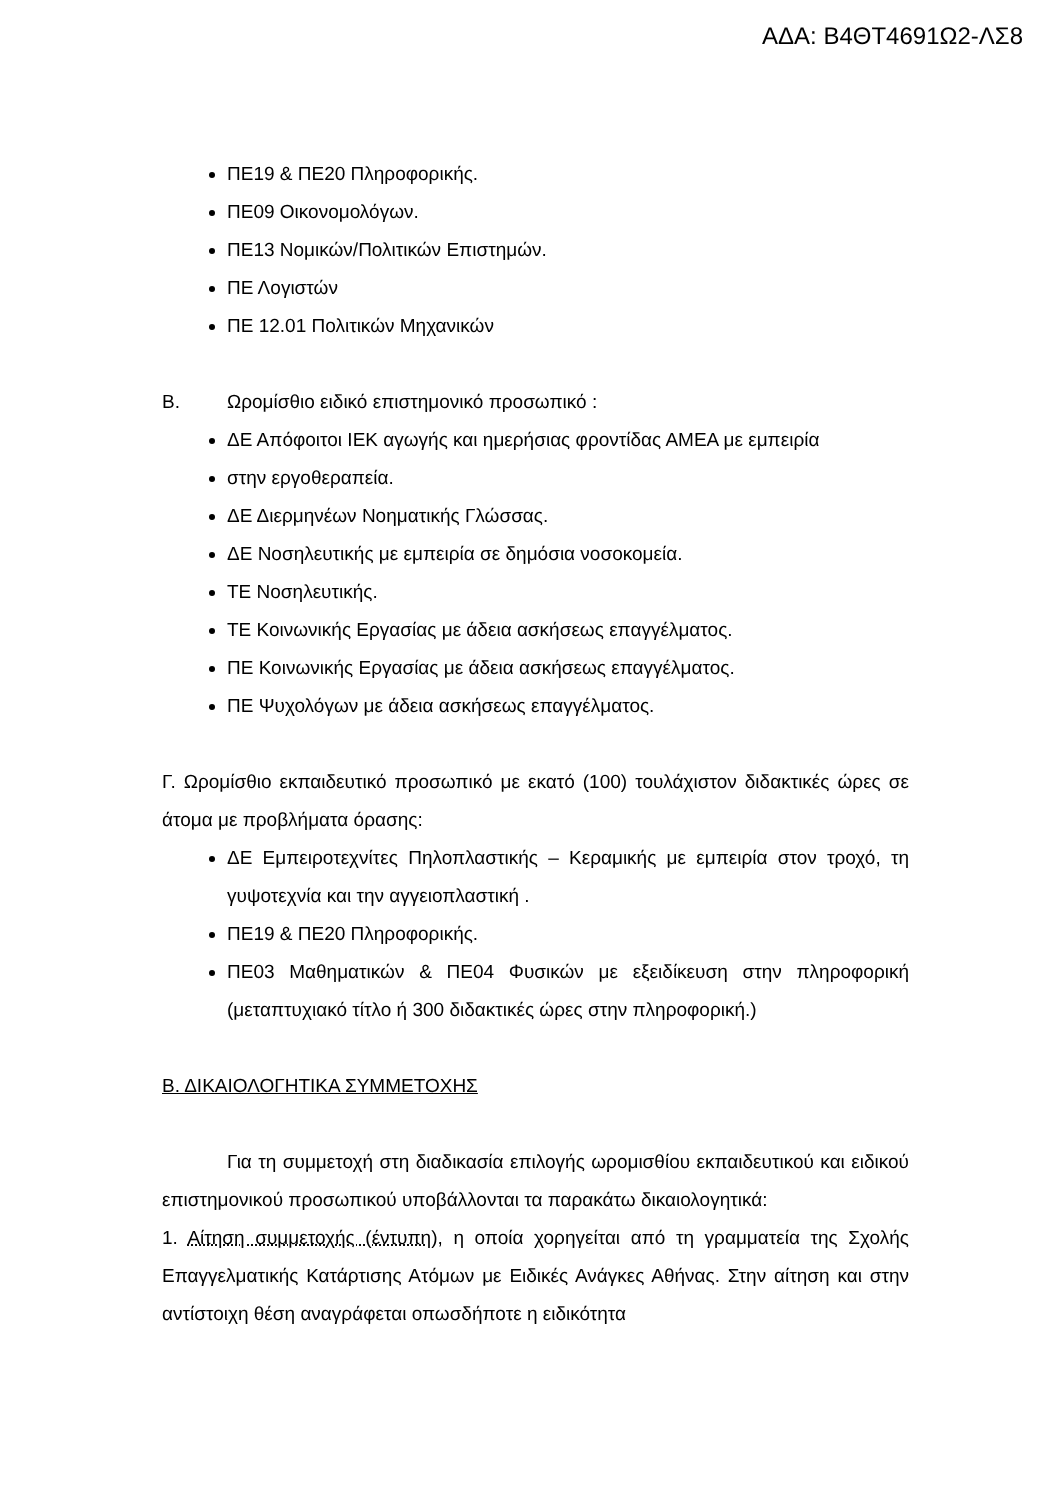ΑΔΑ: Β4ΘΤ4691Ω2-ΛΣ8
ΠΕ19 & ΠΕ20 Πληροφορικής.
ΠΕ09 Οικονομολόγων.
ΠΕ13 Νομικών/Πολιτικών Επιστημών.
ΠΕ Λογιστών
ΠΕ 12.01 Πολιτικών Μηχανικών
Β. Ωρομίσθιο ειδικό επιστημονικό προσωπικό :
ΔΕ Απόφοιτοι ΙΕΚ αγωγής και ημερήσιας φροντίδας ΑΜΕΑ με εμπειρία
στην εργοθεραπεία.
ΔΕ Διερμηνέων Νοηματικής Γλώσσας.
ΔΕ Νοσηλευτικής με εμπειρία σε δημόσια νοσοκομεία.
ΤΕ Νοσηλευτικής.
ΤΕ Κοινωνικής Εργασίας με άδεια ασκήσεως επαγγέλματος.
ΠΕ Κοινωνικής Εργασίας με άδεια ασκήσεως επαγγέλματος.
ΠΕ Ψυχολόγων με άδεια ασκήσεως επαγγέλματος.
Γ. Ωρομίσθιο εκπαιδευτικό προσωπικό με εκατό (100) τουλάχιστον διδακτικές ώρες σε άτομα με προβλήματα όρασης:
ΔΕ Εμπειροτεχνίτες Πηλοπλαστικής – Κεραμικής με εμπειρία στον τροχό, τη γυψοτεχνία και την αγγειοπλαστική .
ΠΕ19 & ΠΕ20 Πληροφορικής.
ΠΕ03 Μαθηματικών & ΠΕ04 Φυσικών με εξειδίκευση στην πληροφορική (μεταπτυχιακό τίτλο ή 300 διδακτικές ώρες στην πληροφορική.)
Β. ΔΙΚΑΙΟΛΟΓΗΤΙΚΑ ΣΥΜΜΕΤΟΧΗΣ
Για τη συμμετοχή στη διαδικασία επιλογής ωρομισθίου εκπαιδευτικού και ειδικού επιστημονικού προσωπικού υποβάλλονται τα παρακάτω δικαιολογητικά:
1. Αίτηση συμμετοχής (έντυπη), η οποία χορηγείται από τη γραμματεία της Σχολής Επαγγελματικής Κατάρτισης Ατόμων με Ειδικές Ανάγκες Αθήνας. Στην αίτηση και στην αντίστοιχη θέση αναγράφεται οπωσδήποτε η ειδικότητα